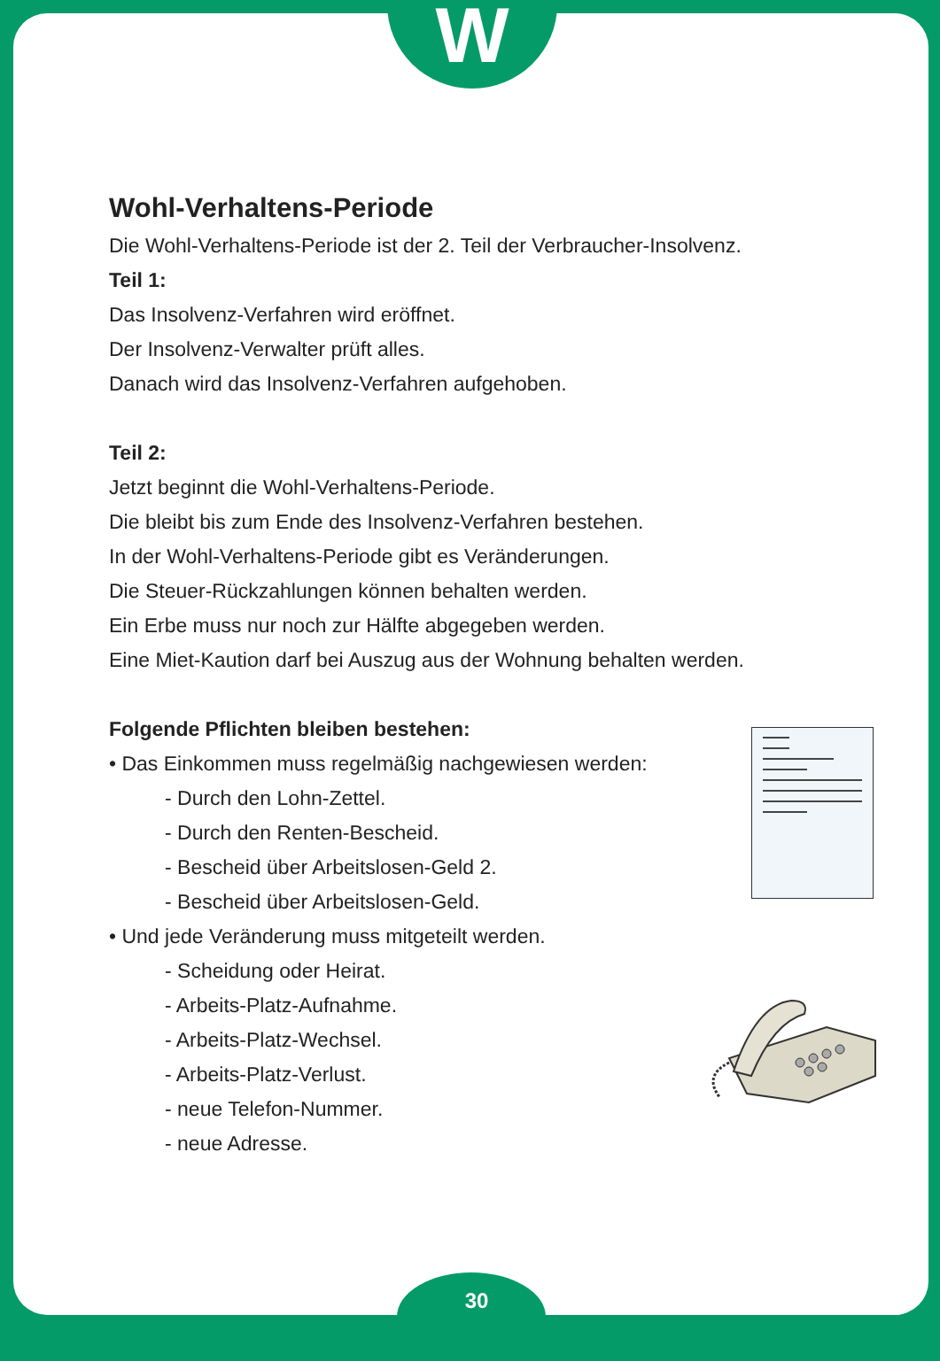W
30
Wohl-Verhaltens-Periode
Die Wohl-Verhaltens-Periode ist der 2. Teil der Verbraucher-Insolvenz.
Teil 1:
Das Insolvenz-Verfahren wird eröffnet.
Der Insolvenz-Verwalter prüft alles.
Danach wird das Insolvenz-Verfahren aufgehoben.
Teil 2:
Jetzt beginnt die Wohl-Verhaltens-Periode.
Die bleibt bis zum Ende des Insolvenz-Verfahren bestehen.
In der Wohl-Verhaltens-Periode gibt es Veränderungen.
Die Steuer-Rückzahlungen können behalten werden.
Ein Erbe muss nur noch zur Hälfte abgegeben werden.
Eine Miet-Kaution darf bei Auszug aus der Wohnung behalten werden.
Folgende Pflichten bleiben bestehen:
• Das Einkommen muss regelmäßig nachgewiesen werden:
- Durch den Lohn-Zettel.
- Durch den Renten-Bescheid.
- Bescheid über Arbeitslosen-Geld 2.
- Bescheid über Arbeitslosen-Geld.
• Und jede Veränderung muss mitgeteilt werden.
- Scheidung oder Heirat.
- Arbeits-Platz-Aufnahme.
- Arbeits-Platz-Wechsel.
- Arbeits-Platz-Verlust.
- neue Telefon-Nummer.
- neue Adresse.